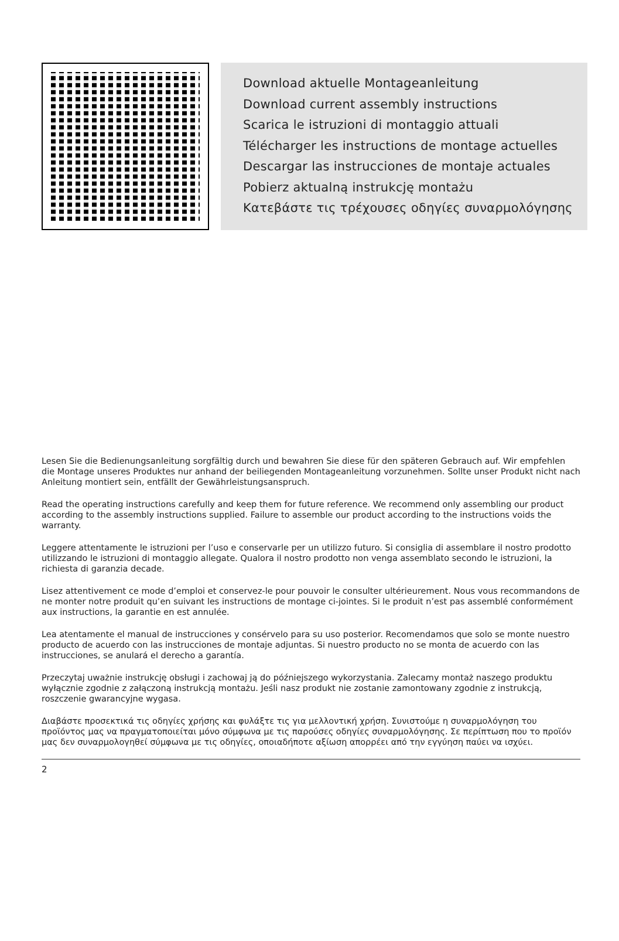Download aktuelle Montageanleitung
Download current assembly instructions
Scarica le istruzioni di montaggio attuali
Télécharger les instructions de montage actuelles
Descargar las instrucciones de montaje actuales
Pobierz aktualną instrukcję montażu
Κατεβάστε τις τρέχουσες οδηγίες συναρμολόγησης
Lesen Sie die Bedienungsanleitung sorgfältig durch und bewahren Sie diese für den späteren Gebrauch auf. Wir empfehlen die Montage unseres Produktes nur anhand der beiliegenden Montageanleitung vorzunehmen. Sollte unser Produkt nicht nach Anleitung montiert sein, entfällt der Gewährleistungsanspruch.
Read the operating instructions carefully and keep them for future reference. We recommend only assembling our product according to the assembly instructions supplied. Failure to assemble our product according to the instructions voids the warranty.
Leggere attentamente le istruzioni per l’uso e conservarle per un utilizzo futuro. Si consiglia di assemblare il nostro prodotto utilizzando le istruzioni di montaggio allegate. Qualora il nostro prodotto non venga assemblato secondo le istruzioni, la richiesta di garanzia decade.
Lisez attentivement ce mode d’emploi et conservez-le pour pouvoir le consulter ultérieurement. Nous vous recommandons de ne monter notre produit qu’en suivant les instructions de montage ci-jointes. Si le produit n’est pas assemblé conformément aux instructions, la garantie en est annulée.
Lea atentamente el manual de instrucciones y consérvelo para su uso posterior. Recomendamos que solo se monte nuestro producto de acuerdo con las instrucciones de montaje adjuntas. Si nuestro producto no se monta de acuerdo con las instrucciones, se anulará el derecho a garantía.
Przeczytaj uważnie instrukcję obsługi i zachowaj ją do późniejszego wykorzystania. Zalecamy montaż naszego produktu wyłącznie zgodnie z załączoną instrukcją montażu. Jeśli nasz produkt nie zostanie zamontowany zgodnie z instrukcją, roszczenie gwarancyjne wygasa.
Διαβάστε προσεκτικά τις οδηγίες χρήσης και φυλάξτε τις για μελλοντική χρήση. Συνιστούμε η συναρμολόγηση του προϊόντος μας να πραγματοποιείται μόνο σύμφωνα με τις παρούσες οδηγίες συναρμολόγησης. Σε περίπτωση που το προϊόν μας δεν συναρμολογηθεί σύμφωνα με τις οδηγίες, οποιαδήποτε αξίωση απορρέει από την εγγύηση παύει να ισχύει.
2